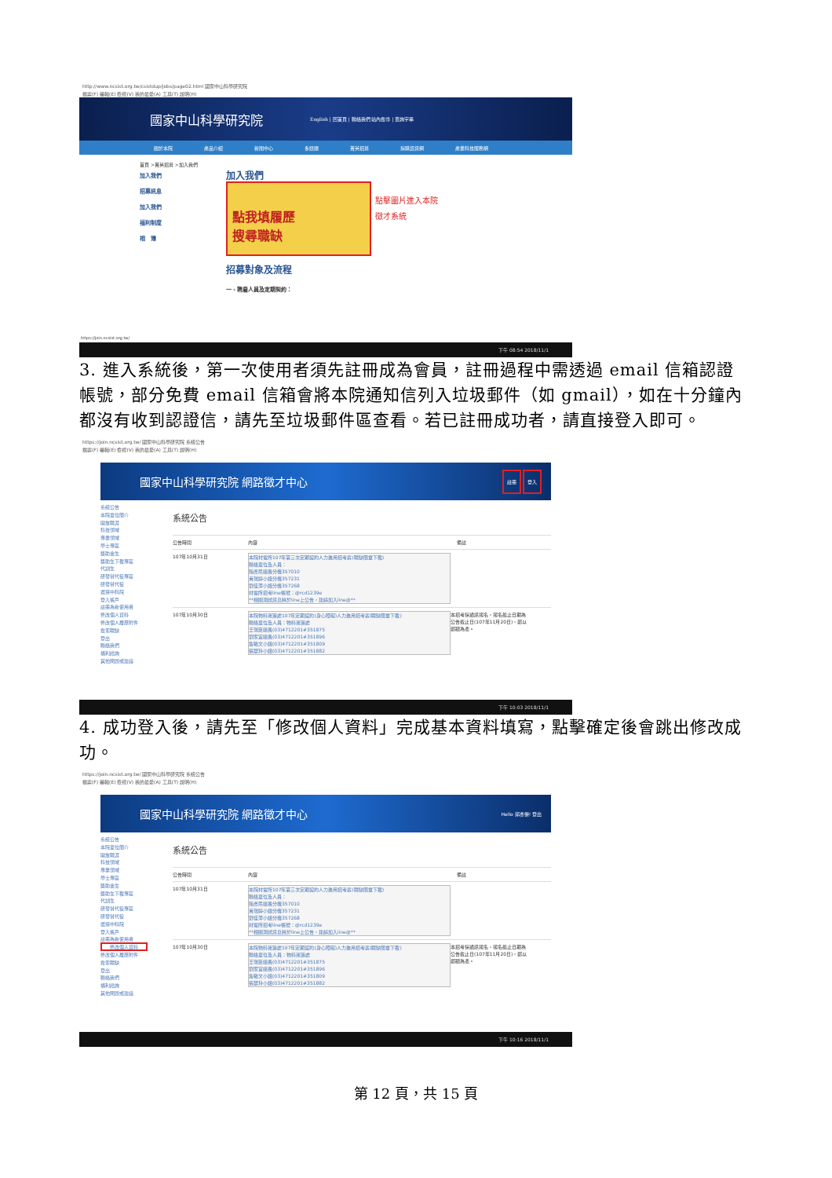http://www.ncsist.org.tw/csistdup/jobs/page02.html 國家中山科學研究院
檔案(F) 編輯(E) 檢視(V) 我的最愛(A) 工具(T) 說明(H)
國家中山科學研究院 English | 回首頁 | 聯絡我們 站內搜尋 | 查詢字串
關於本院 產品介紹 新聞中心 多媒體 菁英招募 採購資訊網 產業科技服務網
首頁 >菁英招募 >加入我們
加入我們
招募訊息
加入我們
福利制度
相　簿
加入我們
點我填履歷
搜尋職缺
點擊圖片進入本院
徵才系統
招募對象及流程
一、聘雇人員及定期契約：
https://join.ncsist.org.tw/
下午 08:54 2018/11/1
3. 進入系統後，第一次使用者須先註冊成為會員，註冊過程中需透過 email 信箱認證帳號，部分免費 email 信箱會將本院通知信列入垃圾郵件（如 gmail），如在十分鐘內都沒有收到認證信，請先至垃圾郵件區查看。若已註冊成功者，請直接登入即可。
https://join.ncsist.org.tw/ 國家中山科學研究院 系統公告
檔案(F) 編輯(E) 檢視(V) 我的最愛(A) 工具(T) 說明(H)
國家中山科學研究院 網路徵才中心 註冊 登入
系統公告
本院單位簡介
開放職涯
科技領域
專業領域
學士專區
獎助金生
獎助生下載專區
代訓生
研發替代役專區
研發替代役
選擇中科院
登入帳戶
註冊為新使用者
修改個人資料
修改個人履歷附件
搜索職缺
登出
聯絡我們
福利諮詢
其他問題或建議
系統公告
公告時間 內容 備註
107年10月31日
本院材電所107年第三次定期契約人力進用招考案(職缺簡章下載)
聯絡單位及人員：
陳彥民組長分機357010
黃瑞婷小姐分機357231
劉佳萍小姐分機357268
材電所招考line帳號：@rcd1239e
**相關測試訊息將於line上公告，建請加入line@**
107年10月30日
本院物料運籌處107年定期契約(身心障礙)人力進用招考案(職缺簡章下載)
聯絡單位及人員：物料運籌處
王瑞臣組長(03)4712201#351875
劉家宜組長(03)4712201#351896
詹敏文小姐(03)4712201#351809
張瑟玲小姐(03)4712201#351882
本招考採通訊報名，報名截止日期為公告截止日(107年11月20日)，郵以郵戳為憑。
下午 10:03 2018/11/1
4. 成功登入後，請先至「修改個人資料」完成基本資料填寫，點擊確定後會跳出修改成功。
https://join.ncsist.org.tw/ 國家中山科學研究院 系統公告
檔案(F) 編輯(E) 檢視(V) 我的最愛(A) 工具(T) 說明(H)
國家中山科學研究院 網路徵才中心 Hello 邱彥傑! 登出
系統公告
本院單位簡介
開放職涯
科技領域
專業領域
學士專區
獎助金生
獎助生下載專區
代訓生
研發替代役專區
研發替代役
選擇中科院
登入帳戶
註冊為新使用者
修改個人資料
修改個人履歷附件
搜索職缺
登出
聯絡我們
福利諮詢
其他問題或建議
系統公告
公告時間 內容 備註
107年10月31日
本院材電所107年第三次定期契約人力進用招考案(職缺簡章下載)
聯絡單位及人員：
陳彥民組長分機357010
黃瑞婷小姐分機357231
劉佳萍小姐分機357268
材電所招考line帳號：@rcd1239e
**相關測試訊息將於line上公告，建請加入line@**
107年10月30日
本院物料運籌處107年定期契約(身心障礙)人力進用招考案(職缺簡章下載)
聯絡單位及人員：物料運籌處
王瑞臣組長(03)4712201#351875
劉家宜組長(03)4712201#351896
詹敏文小姐(03)4712201#351809
張瑟玲小姐(03)4712201#351882
本招考採通訊報名，報名截止日期為公告截止日(107年11月20日)，郵以郵戳為憑。
下午 10:16 2018/11/1
第 12 頁，共 15 頁